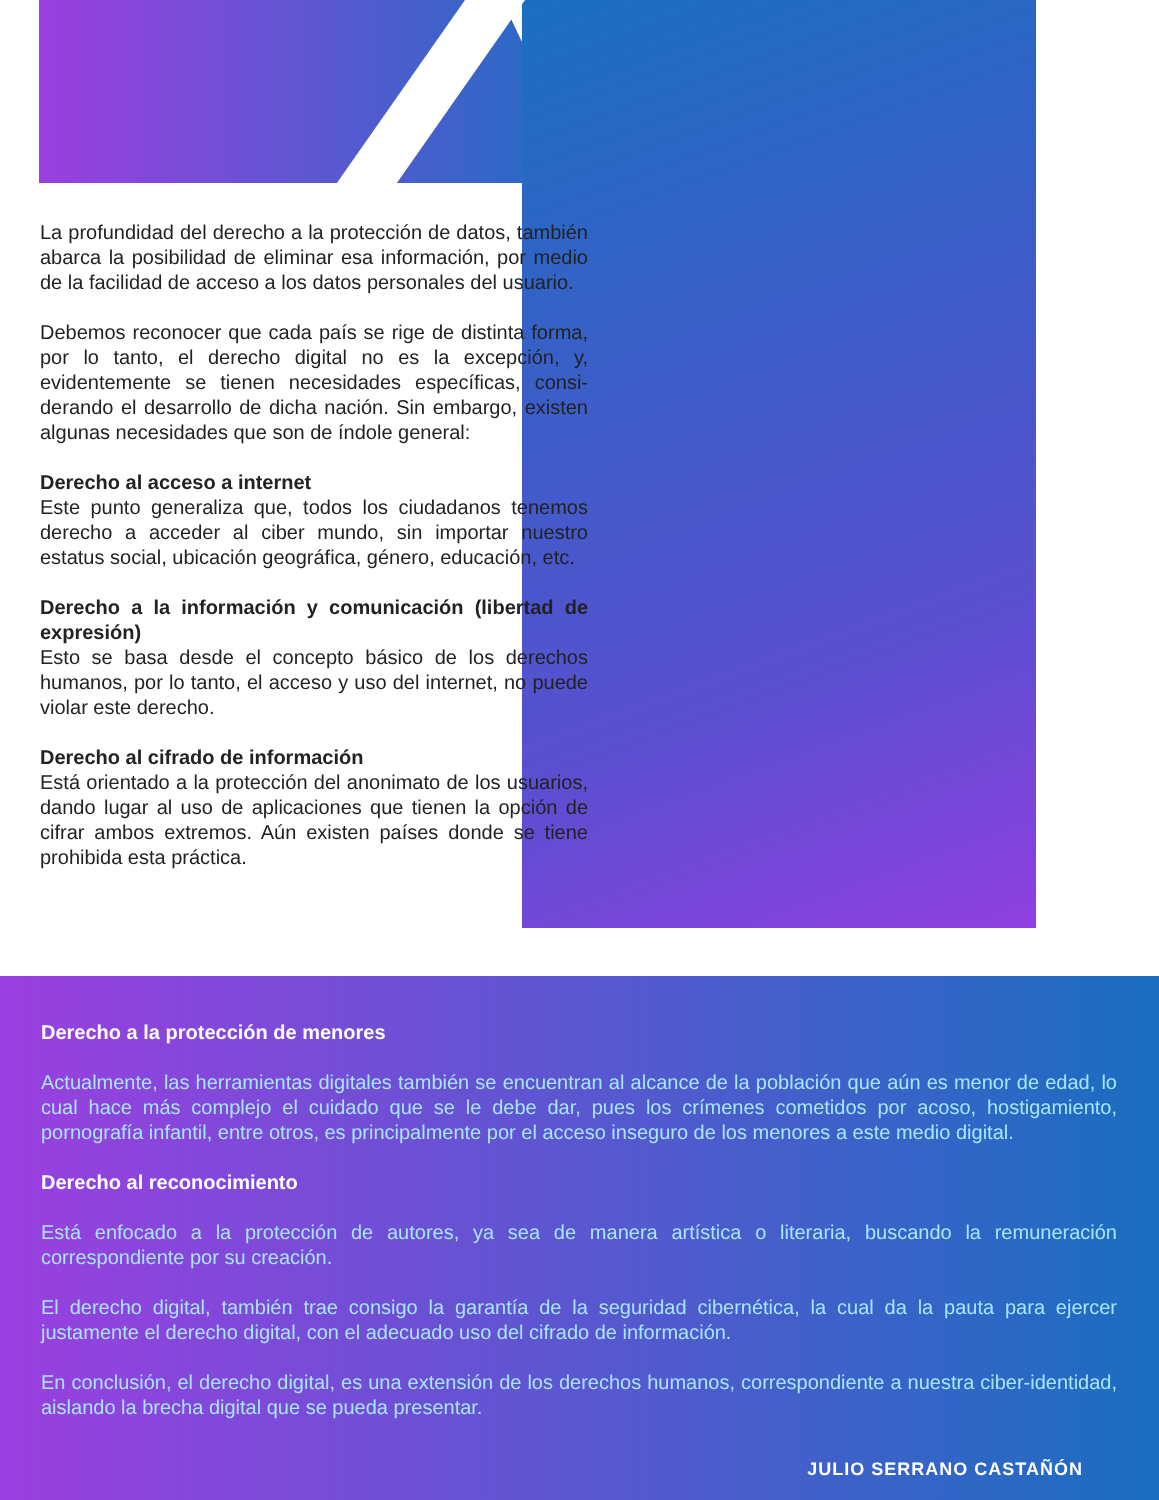La profundidad del derecho a la protección de datos, también abarca la posibilidad de eliminar esa informa­ción, por medio de la facilidad de acceso a los datos personales del usuario.
Debemos reconocer que cada país se rige de distinta forma, por lo tanto, el derecho digital no es la excepción, y, evidentemente se tienen necesidades específicas, consi­derando el desarrollo de dicha nación. Sin embargo, exis­ten algunas necesidades que son de índole general:
Derecho al acceso a internet
Este punto generaliza que, todos los ciudadanos tenemos derecho a acceder al ciber mundo, sin importar nuestro estatus social, ubicación geográfica, género, educación, etc.
Derecho a la información y comunicación (libertad de expresión)
Esto se basa desde el concepto básico de los derechos humanos, por lo tanto, el acceso y uso del internet, no puede violar este derecho.
Derecho al cifrado de información
Está orientado a la protección del anonimato de los usuarios, dando lugar al uso de aplicaciones que tienen la opción de cifrar ambos extremos. Aún existen países donde se tiene prohibida esta práctica.
Derecho a la protección de menores
Actualmente, las herramientas digitales también se encuentran al alcance de la población que aún es menor de edad, lo cual hace más complejo el cuidado que se le debe dar, pues los crímenes cometidos por acoso, hostiga­miento, pornografía infantil, entre otros, es principalmente por el acceso inseguro de los menores a este medio digital.
Derecho al reconocimiento
Está enfocado a la protección de autores, ya sea de manera artística o literaria, buscando la remuneración correspondiente por su creación.
El derecho digital, también trae consigo la garantía de la seguridad cibernética, la cual da la pauta para ejer­cer justamente el derecho digital, con el adecuado uso del cifrado de información.
En conclusión, el derecho digital, es una extensión de los derechos humanos, correspondiente a nuestra ciber-identidad, aislando la brecha digital que se pueda presentar.
JULIO SERRANO CASTAÑÓN